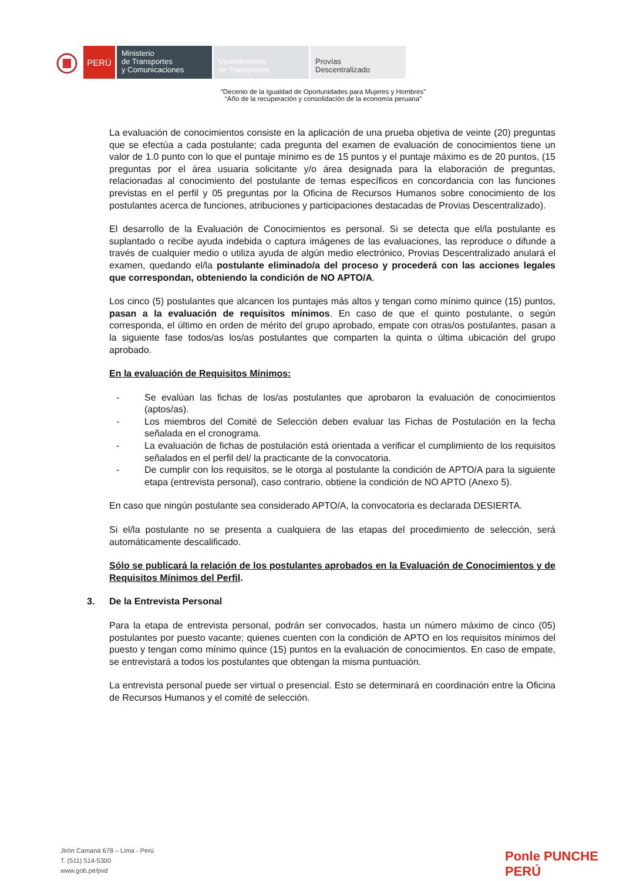PERÚ
Ministerio
de Transportes
y Comunicaciones
Viceministerio
de Transportes
Provías
Descentralizado
“Decenio de la Igualdad de Oportunidades para Mujeres y Hombres”
“Año de la recuperación y consolidación de la economía peruana”
La evaluación de conocimientos consiste en la aplicación de una prueba objetiva de veinte (20) preguntas que se efectúa a cada postulante; cada pregunta del examen de evaluación de conocimientos tiene un valor de 1.0 punto con lo que el puntaje mínimo es de 15 puntos y el puntaje máximo es de 20 puntos, (15 preguntas por el área usuaria solicitante y/o área designada para la elaboración de preguntas, relacionadas al conocimiento del postulante de temas específicos en concordancia con las funciones previstas en el perfil y 05 preguntas por la Oficina de Recursos Humanos sobre conocimiento de los postulantes acerca de funciones, atribuciones y participaciones destacadas de Provias Descentralizado).
El desarrollo de la Evaluación de Conocimientos es personal. Si se detecta que el/la postulante es suplantado o recibe ayuda indebida o captura imágenes de las evaluaciones, las reproduce o difunde a través de cualquier medio o utiliza ayuda de algún medio electrónico, Provias Descentralizado anulará el examen, quedando el/la postulante eliminado/a del proceso y procederá con las acciones legales que correspondan, obteniendo la condición de NO APTO/A.
Los cinco (5) postulantes que alcancen los puntajes más altos y tengan como mínimo quince (15) puntos, pasan a la evaluación de requisitos mínimos. En caso de que el quinto postulante, o según corresponda, el último en orden de mérito del grupo aprobado, empate con otras/os postulantes, pasan a la siguiente fase todos/as los/as postulantes que comparten la quinta o última ubicación del grupo aprobado.
En la evaluación de Requisitos Mínimos:
- Se evalúan las fichas de los/as postulantes que aprobaron la evaluación de conocimientos (aptos/as).
- Los miembros del Comité de Selección deben evaluar las Fichas de Postulación en la fecha señalada en el cronograma.
- La evaluación de fichas de postulación está orientada a verificar el cumplimiento de los requisitos señalados en el perfil del/ la practicante de la convocatoria.
- De cumplir con los requisitos, se le otorga al postulante la condición de APTO/A para la siguiente etapa (entrevista personal), caso contrario, obtiene la condición de NO APTO (Anexo 5).
En caso que ningún postulante sea considerado APTO/A, la convocatoria es declarada DESIERTA.
Si el/la postulante no se presenta a cualquiera de las etapas del procedimiento de selección, será automáticamente descalificado.
Sólo se publicará la relación de los postulantes aprobados en la Evaluación de Conocimientos y de Requisitos Mínimos del Perfil.
3. De la Entrevista Personal
Para la etapa de entrevista personal, podrán ser convocados, hasta un número máximo de cinco (05) postulantes por puesto vacante; quienes cuenten con la condición de APTO en los requisitos mínimos del puesto y tengan como mínimo quince (15) puntos en la evaluación de conocimientos. En caso de empate, se entrevistará a todos los postulantes que obtengan la misma puntuación.
La entrevista personal puede ser virtual o presencial. Esto se determinará en coordinación entre la Oficina de Recursos Humanos y el comité de selección.
Jirón Camaná 678 – Lima - Perú
T. (511) 514-5300
www.gob.pe/pvd
Ponle PUNCHE
PERÚ